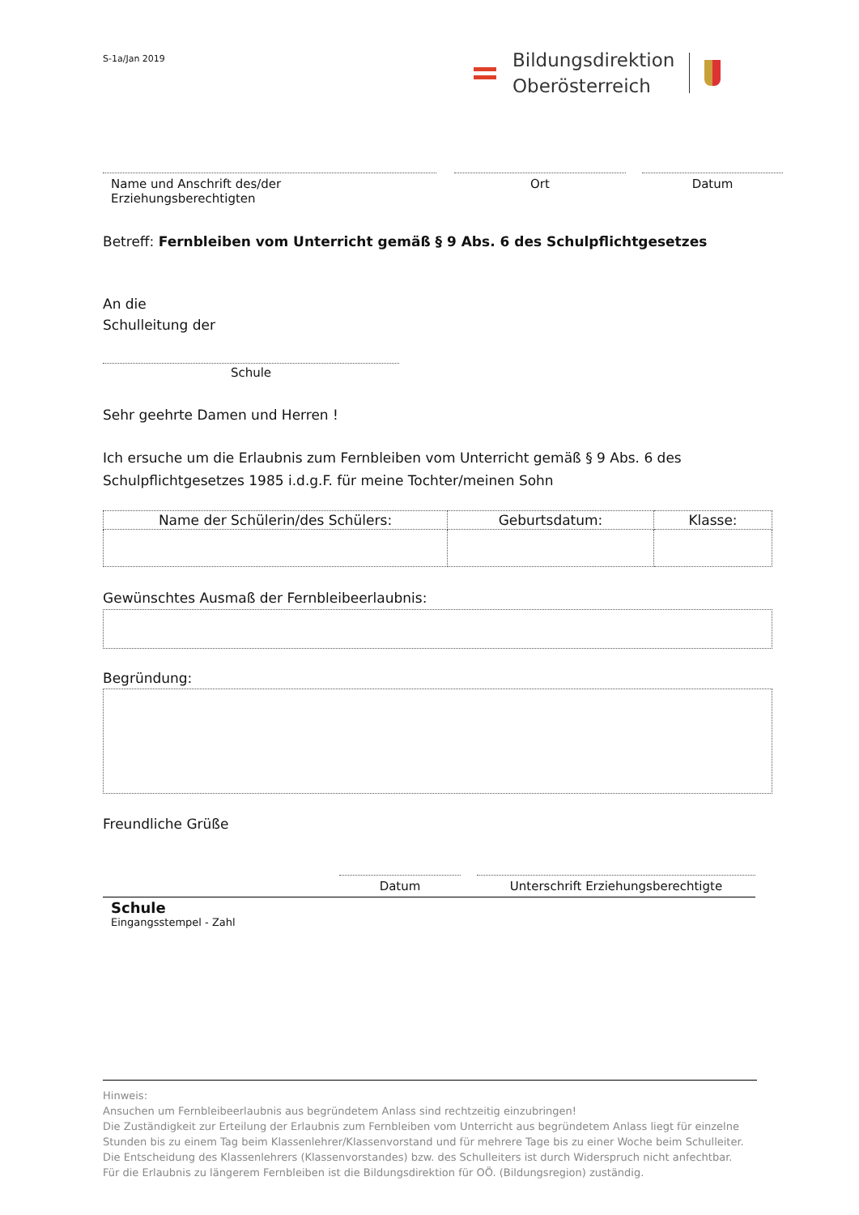S-1a/Jan 2019
Bildungsdirektion
Oberösterreich
Name und Anschrift des/der Erziehungsberechtigten
Ort Datum
Betreff: Fernbleiben vom Unterricht gemäß § 9 Abs. 6 des Schulpflichtgesetzes
An die
Schulleitung der
Schule
Sehr geehrte Damen und Herren !
Ich ersuche um die Erlaubnis zum Fernbleiben vom Unterricht gemäß § 9 Abs. 6 des
Schulpflichtgesetzes 1985 i.d.g.F. für meine Tochter/meinen Sohn
| Name der Schülerin/des Schülers: | Geburtsdatum: | Klasse: |
| --- | --- | --- |
Gewünschtes Ausmaß der Fernbleibeerlaubnis:
Begründung:
Freundliche Grüße
Datum Unterschrift Erziehungsberechtigte
Schule
Eingangsstempel - Zahl
Hinweis:
Ansuchen um Fernbleibeerlaubnis aus begründetem Anlass sind rechtzeitig einzubringen!
Die Zuständigkeit zur Erteilung der Erlaubnis zum Fernbleiben vom Unterricht aus begründetem Anlass liegt für einzelne Stunden bis zu einem Tag beim Klassenlehrer/Klassenvorstand und für mehrere Tage bis zu einer Woche beim Schulleiter.
Die Entscheidung des Klassenlehrers (Klassenvorstandes) bzw. des Schulleiters ist durch Widerspruch nicht anfechtbar.
Für die Erlaubnis zu längerem Fernbleiben ist die Bildungsdirektion für OÖ. (Bildungsregion) zuständig.